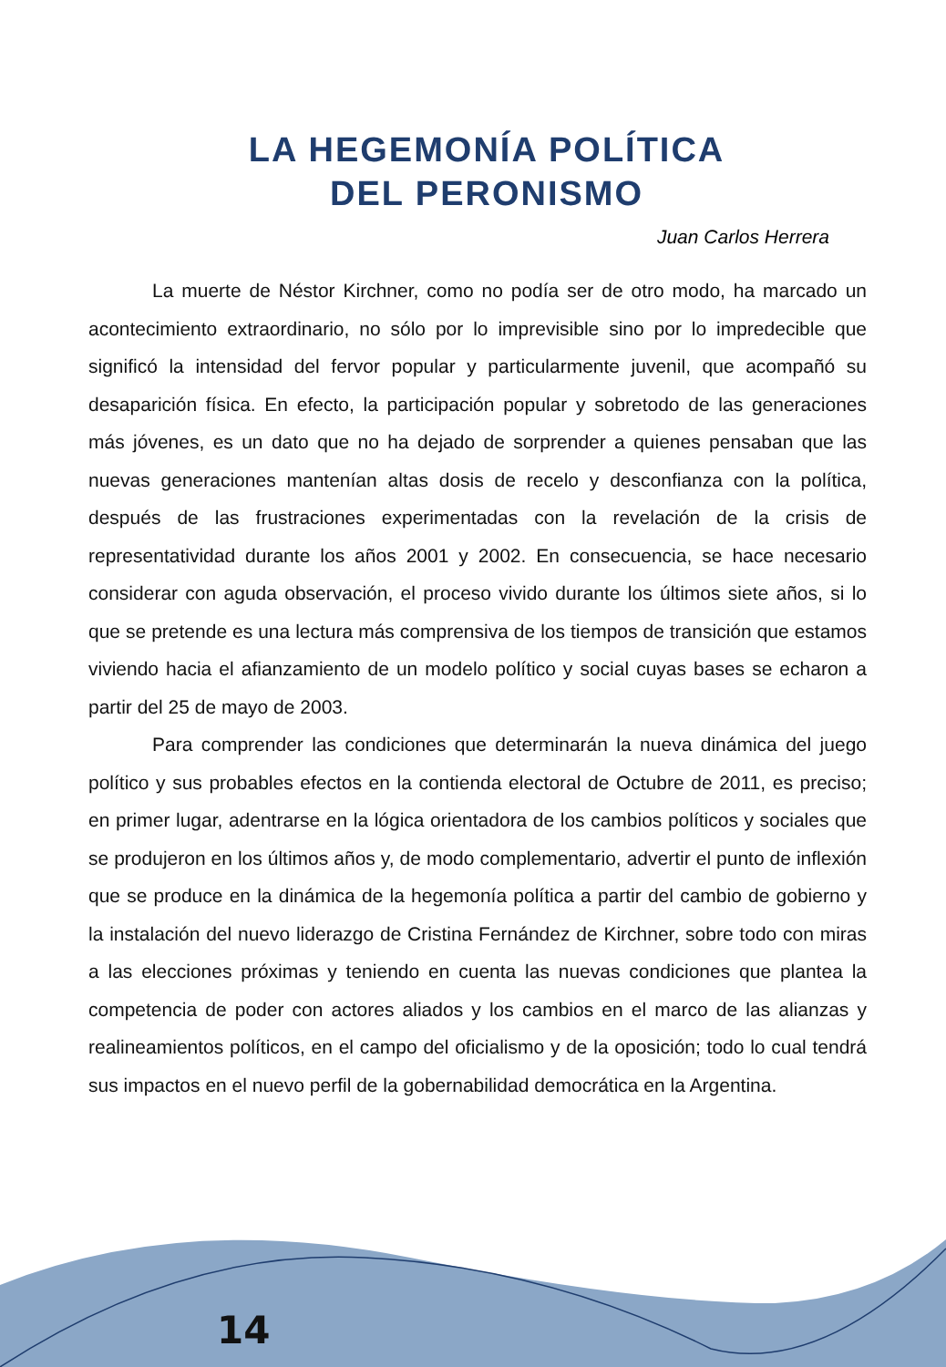LA HEGEMONÍA POLÍTICA
DEL PERONISMO
Juan Carlos Herrera
La muerte de Néstor Kirchner, como no podía ser de otro modo, ha marcado un acontecimiento extraordinario, no sólo por lo imprevisible sino por lo impredecible que significó la intensidad del fervor popular y particularmente juvenil, que acompañó su desaparición física. En efecto, la participación popular y sobretodo de las generaciones más jóvenes, es un dato que no ha dejado de sorprender a quienes pensaban que las nuevas generaciones mantenían altas dosis de recelo y desconfianza con la política, después de las frustraciones experimentadas con la revelación de la crisis de representatividad durante los años 2001 y 2002. En consecuencia, se hace necesario considerar con aguda observación, el proceso vivido durante los últimos siete años, si lo que se pretende es una lectura más comprensiva de los tiempos de transición que estamos viviendo hacia el afianzamiento de un modelo político y social cuyas bases se echaron a partir del 25 de mayo de 2003.
Para comprender las condiciones que determinarán la nueva dinámica del juego político y sus probables efectos en la contienda electoral de Octubre de 2011, es preciso; en primer lugar, adentrarse en la lógica orientadora de los cambios políticos y sociales que se produjeron en los últimos años y, de modo complementario, advertir el punto de inflexión que se produce en la dinámica de la hegemonía política a partir del cambio de gobierno y la instalación del nuevo liderazgo de Cristina Fernández de Kirchner, sobre todo con miras a las elecciones próximas y teniendo en cuenta las nuevas condiciones que plantea la competencia de poder con actores aliados y los cambios en el marco de las alianzas y realineamientos políticos, en el campo del oficialismo y de la oposición; todo lo cual tendrá sus impactos en el nuevo perfil de la gobernabilidad democrática en la Argentina.
14